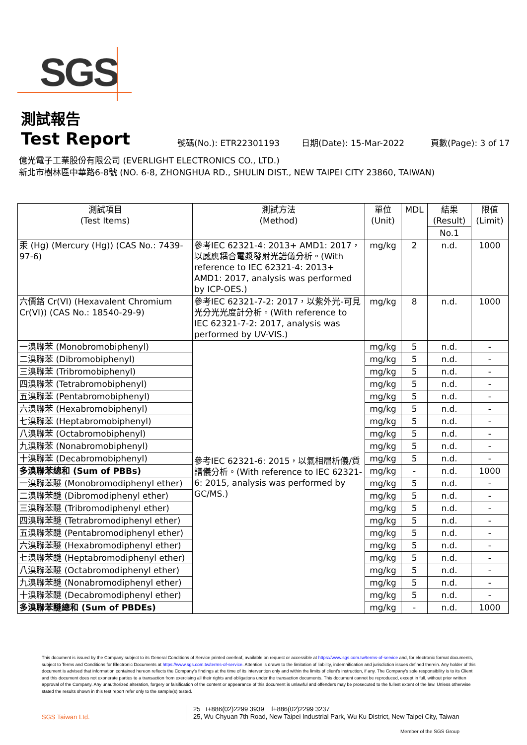SGS
測試報告
Test Report
號碼(No.): ETR22301193 日期(Date): 15-Mar-2022 頁數(Page): 3 of 17
億光電子工業股份有限公司 (EVERLIGHT ELECTRONICS CO., LTD.)
新北市樹林區中華路6-8號 (NO. 6-8, ZHONGHUA RD., SHULIN DIST., NEW TAIPEI CITY 23860, TAIWAN)
| 測試項目 (Test Items) | 測試方法 (Method) | 單位 (Unit) | MDL | 結果 (Result) | 限值 (Limit) |
| --- | --- | --- | --- | --- | --- |
| | | | | No.1 | |
| 汞 (Hg) (Mercury (Hg)) (CAS No.: 7439-97-6) | 參考IEC 62321-4: 2013+ AMD1: 2017，以感應耦合電漿發射光譜儀分析。(With reference to IEC 62321-4: 2013+ AMD1: 2017, analysis was performed by ICP-OES.) | mg/kg | 2 | n.d. | 1000 |
| 六價鉻 Cr(VI) (Hexavalent Chromium Cr(VI)) (CAS No.: 18540-29-9) | 參考IEC 62321-7-2: 2017，以紫外光-可見光分光光度計分析。(With reference to IEC 62321-7-2: 2017, analysis was performed by UV-VIS.) | mg/kg | 8 | n.d. | 1000 |
| 一溴聯苯 (Monobromobiphenyl) | 參考IEC 62321-6: 2015，以氣相層析儀/質譜儀分析。(With reference to IEC 62321-6: 2015, analysis was performed by GC/MS.) | mg/kg | 5 | n.d. | - |
| 二溴聯苯 (Dibromobiphenyl) | | mg/kg | 5 | n.d. | - |
| 三溴聯苯 (Tribromobiphenyl) | | mg/kg | 5 | n.d. | - |
| 四溴聯苯 (Tetrabromobiphenyl) | | mg/kg | 5 | n.d. | - |
| 五溴聯苯 (Pentabromobiphenyl) | | mg/kg | 5 | n.d. | - |
| 六溴聯苯 (Hexabromobiphenyl) | | mg/kg | 5 | n.d. | - |
| 七溴聯苯 (Heptabromobiphenyl) | | mg/kg | 5 | n.d. | - |
| 八溴聯苯 (Octabromobiphenyl) | | mg/kg | 5 | n.d. | - |
| 九溴聯苯 (Nonabromobiphenyl) | | mg/kg | 5 | n.d. | - |
| 十溴聯苯 (Decabromobiphenyl) | | mg/kg | 5 | n.d. | - |
| 多溴聯苯總和 (Sum of PBBs) | | mg/kg | - | n.d. | 1000 |
| 一溴聯苯醚 (Monobromodiphenyl ether) | | mg/kg | 5 | n.d. | - |
| 二溴聯苯醚 (Dibromodiphenyl ether) | | mg/kg | 5 | n.d. | - |
| 三溴聯苯醚 (Tribromodiphenyl ether) | | mg/kg | 5 | n.d. | - |
| 四溴聯苯醚 (Tetrabromodiphenyl ether) | | mg/kg | 5 | n.d. | - |
| 五溴聯苯醚 (Pentabromodiphenyl ether) | | mg/kg | 5 | n.d. | - |
| 六溴聯苯醚 (Hexabromodiphenyl ether) | | mg/kg | 5 | n.d. | - |
| 七溴聯苯醚 (Heptabromodiphenyl ether) | | mg/kg | 5 | n.d. | - |
| 八溴聯苯醚 (Octabromodiphenyl ether) | | mg/kg | 5 | n.d. | - |
| 九溴聯苯醚 (Nonabromodiphenyl ether) | | mg/kg | 5 | n.d. | - |
| 十溴聯苯醚 (Decabromodiphenyl ether) | | mg/kg | 5 | n.d. | - |
| 多溴聯苯醚總和 (Sum of PBDEs) | | mg/kg | - | n.d. | 1000 |
This document is issued by the Company subject to its General Conditions of Service printed overleaf, available on request or accessible at https://www.sgs.com.tw/terms-of-service and, for electronic format documents, subject to Terms and Conditions for Electronic Documents at https://www.sgs.com.tw/terms-of-service. Attention is drawn to the limitation of liability, indemnification and jurisdiction issues defined therein. Any holder of this document is advised that information contained hereon reflects the Company's findings at the time of its intervention only and within the limits of client's instruction, if any. The Company's sole responsibility is to its Client and this document does not exonerate parties to a transaction from exercising all their rights and obligations under the transaction documents. This document cannot be reproduced, except in full, without prior written approval of the Company. Any unauthorized alteration, forgery or falsification of the content or appearance of this document is unlawful and offenders may be prosecuted to the fullest extent of the law. Unless otherwise stated the results shown in this test report refer only to the sample(s) tested.
SGS Taiwan Ltd. 25 t+886(02)2299 3939 f+886(02)2299 3237
25, Wu Chyuan 7th Road, New Taipei Industrial Park, Wu Ku District, New Taipei City, Taiwan
Member of the SGS Group